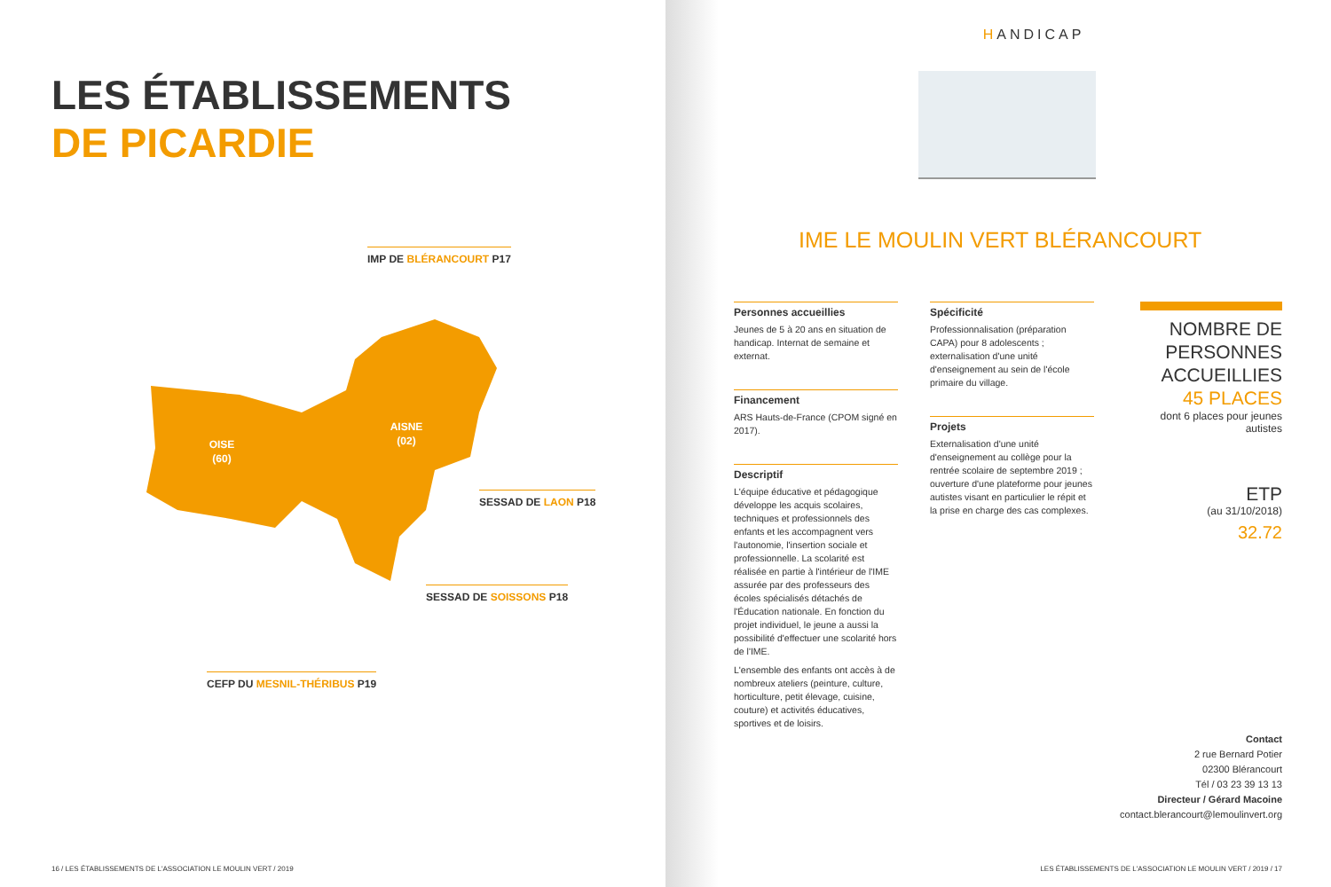LES ÉTABLISSEMENTS
DE PICARDIE
OISE
(60)
AISNE
(02)
IMP DE BLÉRANCOURT P17
SESSAD DE LAON P18
SESSAD DE SOISSONS P18
CEFP DU MESNIL-THÉRIBUS P19
16 / LES ÉTABLISSEMENTS DE L'ASSOCIATION LE MOULIN VERT / 2019
HANDICAP
IME LE MOULIN VERT BLÉRANCOURT
Personnes accueillies
Jeunes de 5 à 20 ans en situation de handicap. Internat de semaine et externat.
Financement
ARS Hauts-de-France (CPOM signé en 2017).
Descriptif
L'équipe éducative et pédagogique développe les acquis scolaires, techniques et professionnels des enfants et les accompagnent vers l'autonomie, l'insertion sociale et professionnelle. La scolarité est réalisée en partie à l'intérieur de l'IME assurée par des professeurs des écoles spécialisés détachés de l'Éducation nationale. En fonction du projet individuel, le jeune a aussi la possibilité d'effectuer une scolarité hors de l'IME.
L'ensemble des enfants ont accès à de nombreux ateliers (peinture, culture, horticulture, petit élevage, cuisine, couture) et activités éducatives, sportives et de loisirs.
Spécificité
Professionnalisation (préparation CAPA) pour 8 adolescents ; externalisation d'une unité d'enseignement au sein de l'école primaire du village.
Projets
Externalisation d'une unité d'enseignement au collège pour la rentrée scolaire de septembre 2019 ; ouverture d'une plateforme pour jeunes autistes visant en particulier le répit et la prise en charge des cas complexes.
NOMBRE DE PERSONNES ACCUEILLIES
45 PLACES
dont 6 places pour jeunes autistes
ETP
(au 31/10/2018)
32.72
Contact
2 rue Bernard Potier
02300 Blérancourt
Tél / 03 23 39 13 13
Directeur / Gérard Macoine
contact.blerancourt@lemoulinvert.org
LES ÉTABLISSEMENTS DE L'ASSOCIATION LE MOULIN VERT / 2019 / 17